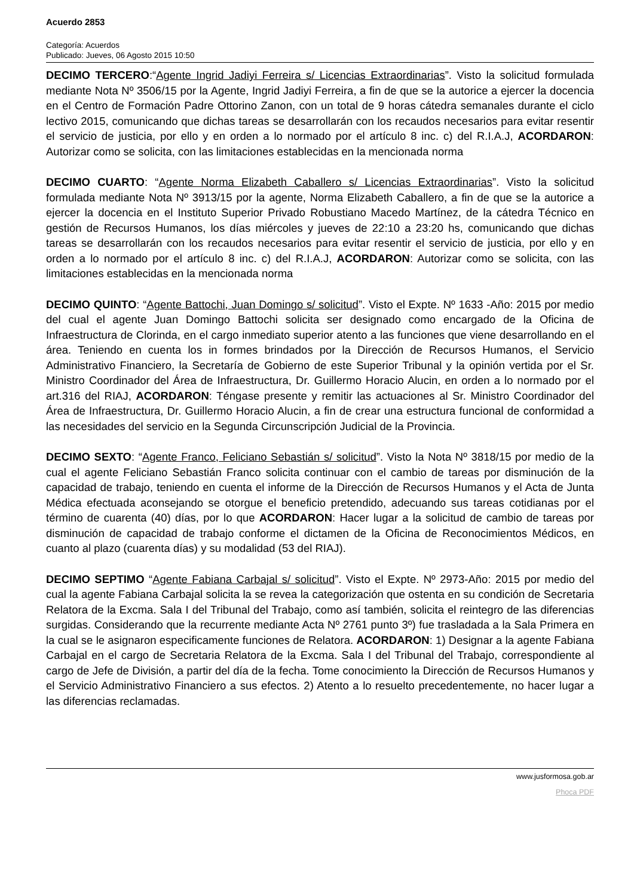Acuerdo 2853
Categoría: Acuerdos
Publicado: Jueves, 06 Agosto 2015 10:50
DECIMO TERCERO:“Agente Ingrid Jadiyi Ferreira s/ Licencias Extraordinarias”. Visto la solicitud formulada mediante Nota Nº 3506/15 por la Agente, Ingrid Jadiyi Ferreira, a fin de que se la autorice a ejercer la docencia en el Centro de Formación Padre Ottorino Zanon, con un total de 9 horas cátedra semanales durante el ciclo lectivo 2015, comunicando que dichas tareas se desarrollarán con los recaudos necesarios para evitar resentir el servicio de justicia, por ello y en orden a lo normado por el artículo 8 inc. c) del R.I.A.J, ACORDARON: Autorizar como se solicita, con las limitaciones establecidas en la mencionada norma
DECIMO CUARTO: “Agente Norma Elizabeth Caballero s/ Licencias Extraordinarias”. Visto la solicitud formulada mediante Nota Nº 3913/15 por la agente, Norma Elizabeth Caballero, a fin de que se la autorice a ejercer la docencia en el Instituto Superior Privado Robustiano Macedo Martínez, de la cátedra Técnico en gestión de Recursos Humanos, los días miércoles y jueves de 22:10 a 23:20 hs, comunicando que dichas tareas se desarrollarán con los recaudos necesarios para evitar resentir el servicio de justicia, por ello y en orden a lo normado por el artículo 8 inc. c) del R.I.A.J, ACORDARON: Autorizar como se solicita, con las limitaciones establecidas en la mencionada norma
DECIMO QUINTO: “Agente Battochi, Juan Domingo s/ solicitud”. Visto el Expte. Nº 1633 -Año: 2015 por medio del cual el agente Juan Domingo Battochi solicita ser designado como encargado de la Oficina de Infraestructura de Clorinda, en el cargo inmediato superior atento a las funciones que viene desarrollando en el área. Teniendo en cuenta los in formes brindados por la Dirección de Recursos Humanos, el Servicio Administrativo Financiero, la Secretaría de Gobierno de este Superior Tribunal y la opinión vertida por el Sr. Ministro Coordinador del Área de Infraestructura, Dr. Guillermo Horacio Alucin, en orden a lo normado por el art.316 del RIAJ, ACORDARON: Téngase presente y remitir las actuaciones al Sr. Ministro Coordinador del Área de Infraestructura, Dr. Guillermo Horacio Alucin, a fin de crear una estructura funcional de conformidad a las necesidades del servicio en la Segunda Circunscripción Judicial de la Provincia.
DECIMO SEXTO: “Agente Franco, Feliciano Sebastián s/ solicitud”. Visto la Nota Nº 3818/15 por medio de la cual el agente Feliciano Sebastián Franco solicita continuar con el cambio de tareas por disminución de la capacidad de trabajo, teniendo en cuenta el informe de la Dirección de Recursos Humanos y el Acta de Junta Médica efectuada aconsejando se otorgue el beneficio pretendido, adecuando sus tareas cotidianas por el término de cuarenta (40) días, por lo que ACORDARON: Hacer lugar a la solicitud de cambio de tareas por disminución de capacidad de trabajo conforme el dictamen de la Oficina de Reconocimientos Médicos, en cuanto al plazo (cuarenta días) y su modalidad (53 del RIAJ).
DECIMO SEPTIMO “Agente Fabiana Carbajal s/ solicitud”. Visto el Expte. Nº 2973-Año: 2015 por medio del cual la agente Fabiana Carbajal solicita la se revea la categorización que ostenta en su condición de Secretaria Relatora de la Excma. Sala I del Tribunal del Trabajo, como así también, solicita el reintegro de las diferencias surgidas. Considerando que la recurrente mediante Acta Nº 2761 punto 3º) fue trasladada a la Sala Primera en la cual se le asignaron especificamente funciones de Relatora. ACORDARON: 1) Designar a la agente Fabiana Carbajal en el cargo de Secretaria Relatora de la Excma. Sala I del Tribunal del Trabajo, correspondiente al cargo de Jefe de División, a partir del día de la fecha. Tome conocimiento la Dirección de Recursos Humanos y el Servicio Administrativo Financiero a sus efectos. 2) Atento a lo resuelto precedentemente, no hacer lugar a las diferencias reclamadas.
www.jusformosa.gob.ar
Phoca PDF